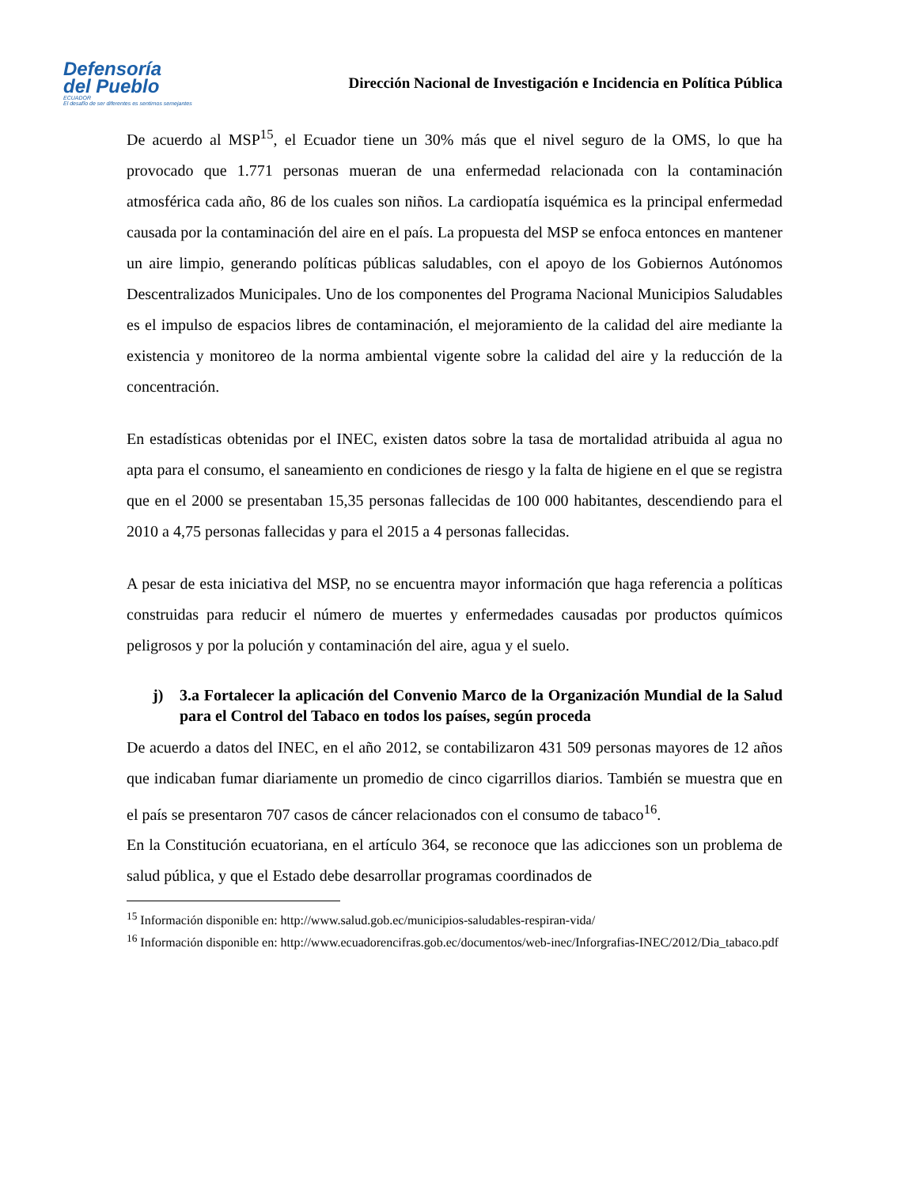Defensoría
del Pueblo
ECUADOR
El desafío de ser diferentes es sentirnos semejantes
Dirección Nacional de Investigación e Incidencia en Política Pública
De acuerdo al MSP<sup>15</sup>, el Ecuador tiene un 30% más que el nivel seguro de la OMS, lo que ha provocado que 1.771 personas mueran de una enfermedad relacionada con la contaminación atmosférica cada año, 86 de los cuales son niños. La cardiopatía isquémica es la principal enfermedad causada por la contaminación del aire en el país. La propuesta del MSP se enfoca entonces en mantener un aire limpio, generando políticas públicas saludables, con el apoyo de los Gobiernos Autónomos Descentralizados Municipales. Uno de los componentes del Programa Nacional Municipios Saludables es el impulso de espacios libres de contaminación, el mejoramiento de la calidad del aire mediante la existencia y monitoreo de la norma ambiental vigente sobre la calidad del aire y la reducción de la concentración.
En estadísticas obtenidas por el INEC, existen datos sobre la tasa de mortalidad atribuida al agua no apta para el consumo, el saneamiento en condiciones de riesgo y la falta de higiene en el que se registra que en el 2000 se presentaban 15,35 personas fallecidas de 100 000 habitantes, descendiendo para el 2010 a 4,75 personas fallecidas y para el 2015 a 4 personas fallecidas.
A pesar de esta iniciativa del MSP, no se encuentra mayor información que haga referencia a políticas construidas para reducir el número de muertes y enfermedades causadas por productos químicos peligrosos y por la polución y contaminación del aire, agua y el suelo.
j) 3.a Fortalecer la aplicación del Convenio Marco de la Organización Mundial de la Salud para el Control del Tabaco en todos los países, según proceda
De acuerdo a datos del INEC, en el año 2012, se contabilizaron 431 509 personas mayores de 12 años que indicaban fumar diariamente un promedio de cinco cigarrillos diarios. También se muestra que en el país se presentaron 707 casos de cáncer relacionados con el consumo de tabaco<sup>16</sup>.
En la Constitución ecuatoriana, en el artículo 364, se reconoce que las adicciones son un problema de salud pública, y que el Estado debe desarrollar programas coordinados de
<sup>15</sup> Información disponible en: http://www.salud.gob.ec/municipios-saludables-respiran-vida/
<sup>16</sup> Información disponible en: http://www.ecuadorencifras.gob.ec/documentos/web-inec/Inforgrafias-INEC/2012/Dia_tabaco.pdf